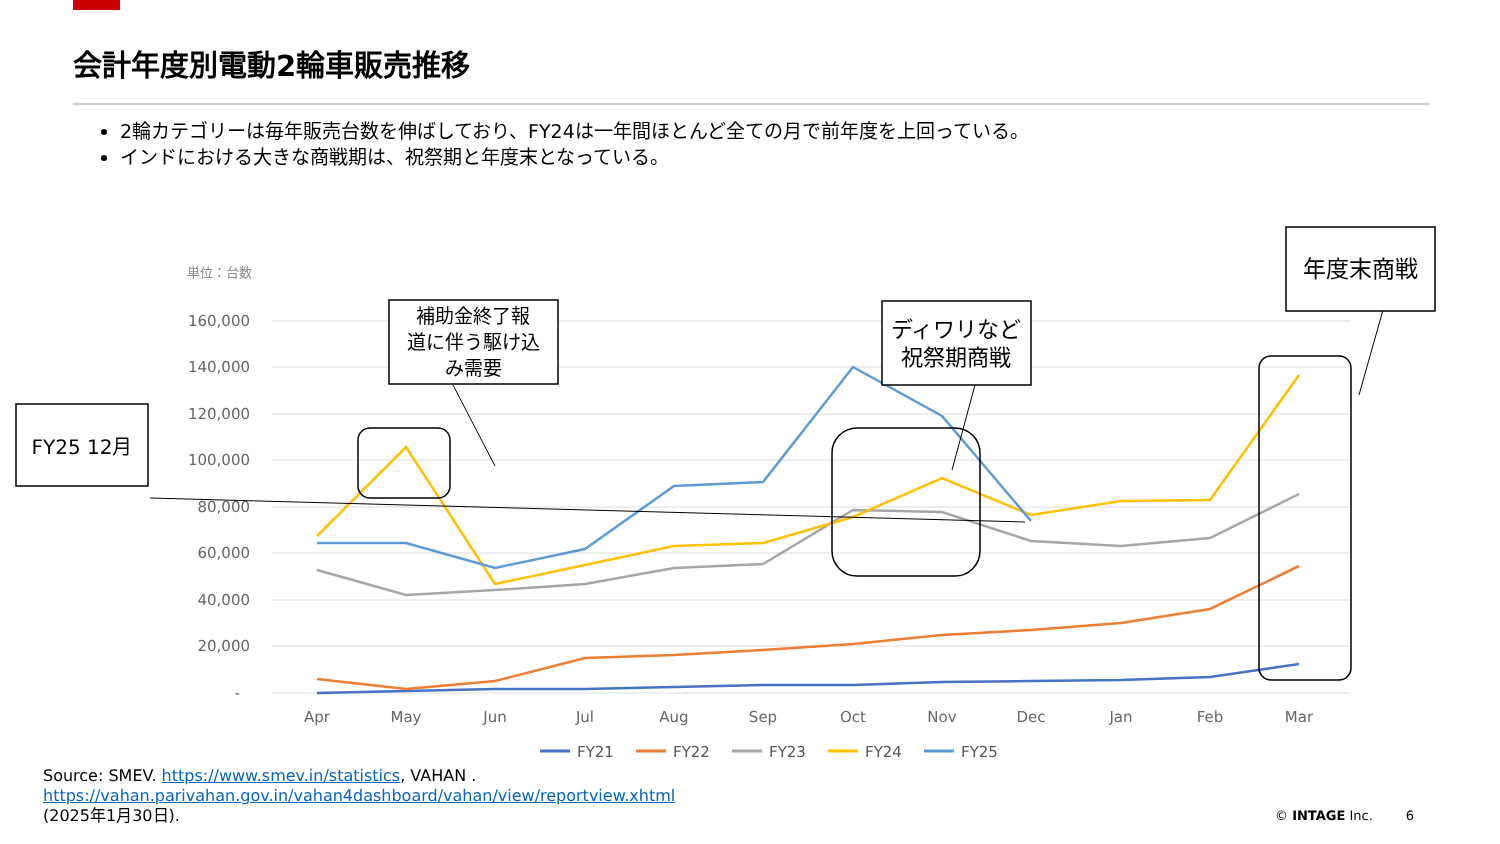会計年度別電動2輪車販売推移
2輪カテゴリーは毎年販売台数を伸ばしており、FY24は一年間ほとんど全ての月で前年度を上回っている。
インドにおける大きな商戦期は、祝祭期と年度末となっている。
単位：台数
160,000
140,000
120,000
100,000
80,000
60,000
40,000
20,000
-
Apr
May
Jun
Jul
Aug
Sep
Oct
Nov
Dec
Jan
Feb
Mar
FY25 12月
補助金終了報
道に伴う駆け込
み需要
ディワリなど
祝祭期商戦
年度末商戦
FY21
FY22
FY23
FY24
FY25
Source: SMEV. https://www.smev.in/statistics, VAHAN .
https://vahan.parivahan.gov.in/vahan4dashboard/vahan/view/reportview.xhtml
(2025年1月30日).
© INTAGE Inc. 6